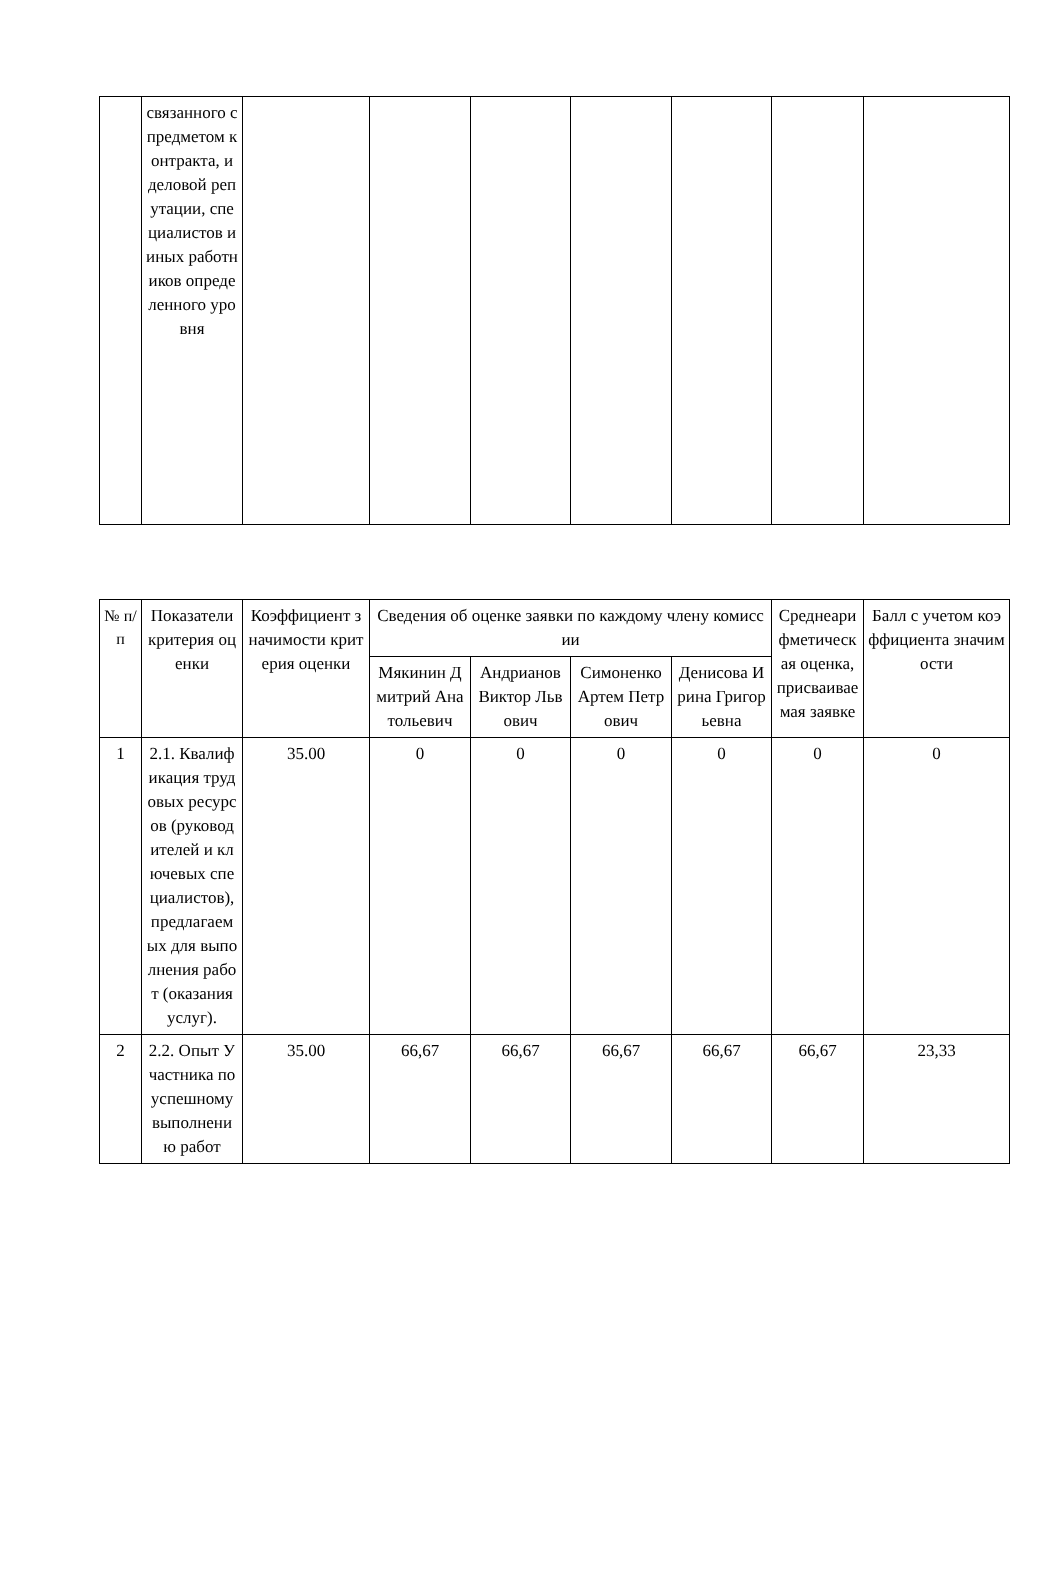| | связанного с предметом контракта, и деловой репутации, специалистов и иных работников определенного уровня | | | | | | | |
| № п/п | Показатели критерия оценки | Коэффициент значимости критерия оценки | Сведения об оценке заявки по каждому члену комиссии | | | | Среднеарифметическая оценка, присваиваемая заявке | Балл с учетом коэффициента значимости |
| --- | --- | --- | --- | --- | --- | --- | --- | --- |
| | | | Мякинин Дмитрий Анатольевич | Андрианов Виктор Львович | Симоненко Артем Петрович | Денисова Ирина Григорьевна | | |
| 1 | 2.1. Квалификация трудовых ресурсов (руководителей и ключевых специалистов), предлагаемых для выполнения работ (оказания услуг). | 35.00 | 0 | 0 | 0 | 0 | 0 | 0 |
| 2 | 2.2. Опыт Участника по успешному выполнению работ | 35.00 | 66,67 | 66,67 | 66,67 | 66,67 | 66,67 | 23,33 |